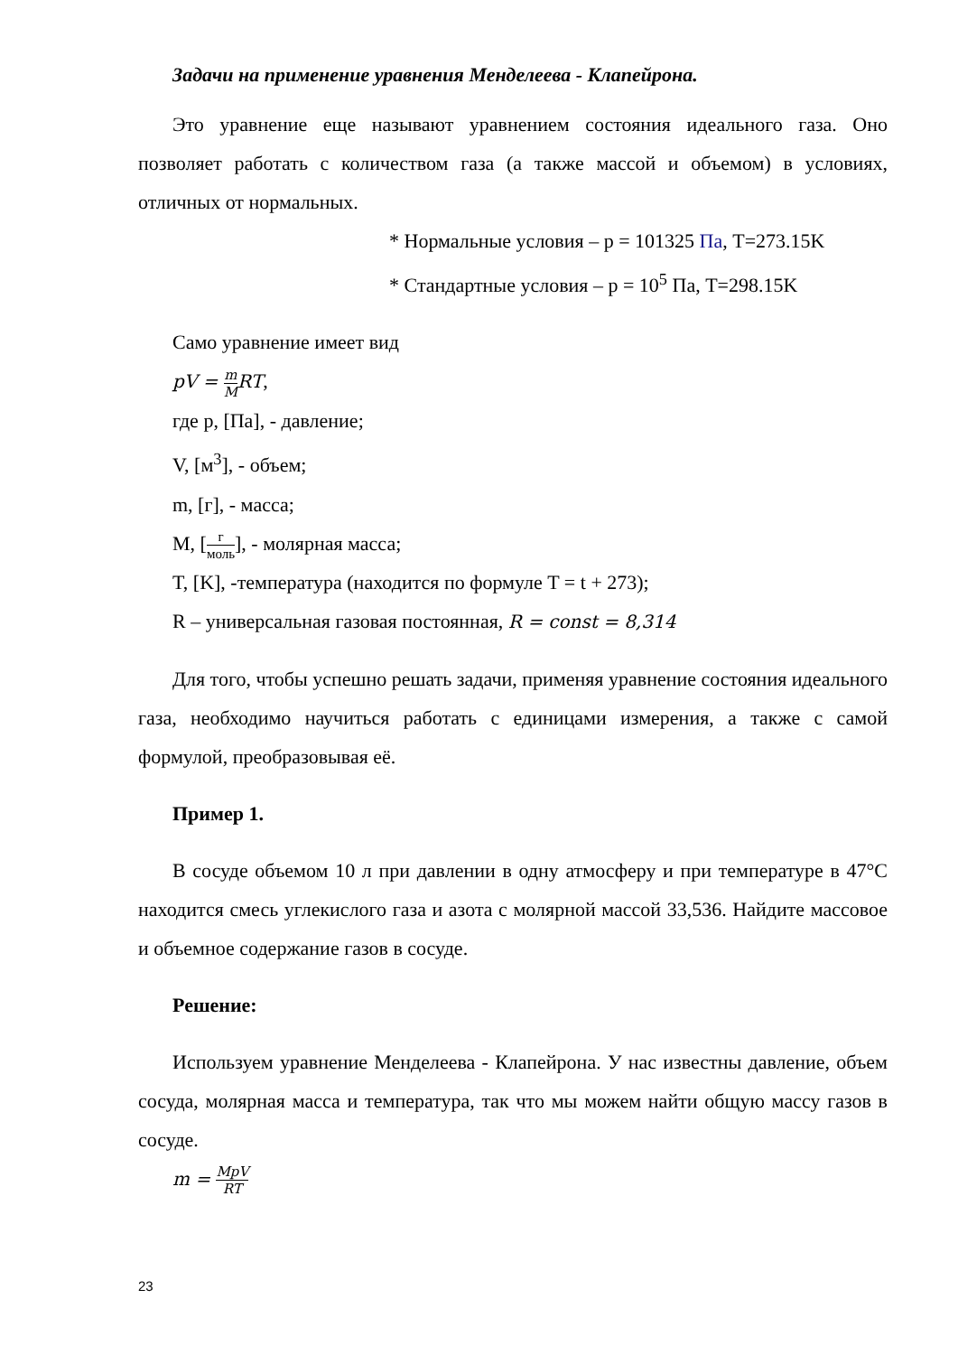Задачи на применение уравнения Менделеева - Клапейрона.
Это уравнение еще называют уравнением состояния идеального газа. Оно позволяет работать с количеством газа (а также массой и объемом) в условиях, отличных от нормальных.
* Нормальные условия – p = 101325 Па, T=273.15K
* Стандартные условия – p = 10<sup>5</sup> Па, T=298.15K
Само уравнение имеет вид
pV = m MRT,
где p, [Па], - давление;
V, [м<sup>3</sup>], - объем;
m, [г], - масса;
M, [г моль], - молярная масса;
T, [K], -температура (находится по формуле T = t + 273);
R – универсальная газовая постоянная, R = const = 8,314
Для того, чтобы успешно решать задачи, применяя уравнение состояния идеального газа, необходимо научиться работать с единицами измерения, а также с самой формулой, преобразовывая её.
Пример 1.
В сосуде объемом 10 л при давлении в одну атмосферу и при температуре в 47°C находится смесь углекислого газа и азота с молярной массой 33,536. Найдите массовое и объемное содержание газов в сосуде.
Решение:
Используем уравнение Менделеева - Клапейрона. У нас известны давление, объем сосуда, молярная масса и температура, так что мы можем найти общую массу газов в сосуде.
m = MpV RT
23